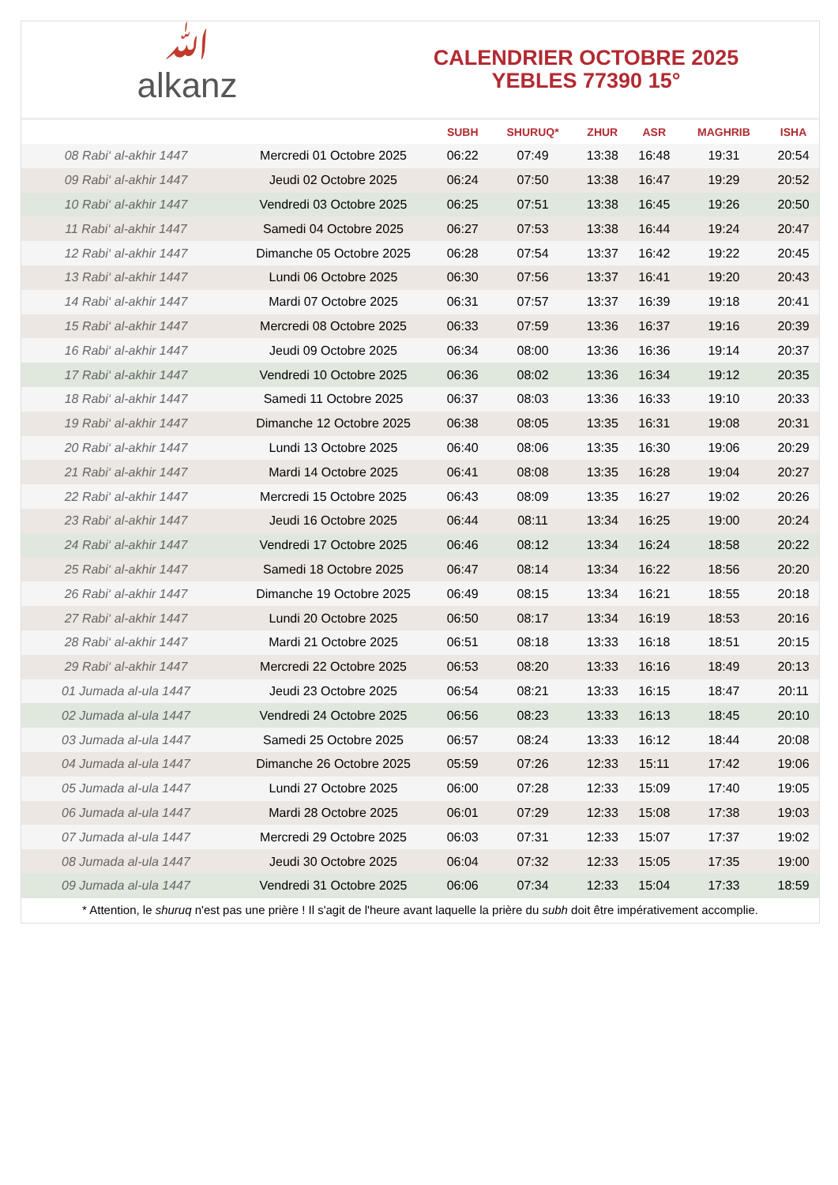ﷲalkanz
CALENDRIER OCTOBRE 2025
YEBLES 77390 15°
| | | SUBH | SHURUQ* | ZHUR | ASR | MAGHRIB | ISHA |
| --- | --- | --- | --- | --- | --- | --- | --- |
| 08 Rabi‘ al-akhir 1447 | Mercredi 01 Octobre 2025 | 06:22 | 07:49 | 13:38 | 16:48 | 19:31 | 20:54 |
| 09 Rabi‘ al-akhir 1447 | Jeudi 02 Octobre 2025 | 06:24 | 07:50 | 13:38 | 16:47 | 19:29 | 20:52 |
| 10 Rabi‘ al-akhir 1447 | Vendredi 03 Octobre 2025 | 06:25 | 07:51 | 13:38 | 16:45 | 19:26 | 20:50 |
| 11 Rabi‘ al-akhir 1447 | Samedi 04 Octobre 2025 | 06:27 | 07:53 | 13:38 | 16:44 | 19:24 | 20:47 |
| 12 Rabi‘ al-akhir 1447 | Dimanche 05 Octobre 2025 | 06:28 | 07:54 | 13:37 | 16:42 | 19:22 | 20:45 |
| 13 Rabi‘ al-akhir 1447 | Lundi 06 Octobre 2025 | 06:30 | 07:56 | 13:37 | 16:41 | 19:20 | 20:43 |
| 14 Rabi‘ al-akhir 1447 | Mardi 07 Octobre 2025 | 06:31 | 07:57 | 13:37 | 16:39 | 19:18 | 20:41 |
| 15 Rabi‘ al-akhir 1447 | Mercredi 08 Octobre 2025 | 06:33 | 07:59 | 13:36 | 16:37 | 19:16 | 20:39 |
| 16 Rabi‘ al-akhir 1447 | Jeudi 09 Octobre 2025 | 06:34 | 08:00 | 13:36 | 16:36 | 19:14 | 20:37 |
| 17 Rabi‘ al-akhir 1447 | Vendredi 10 Octobre 2025 | 06:36 | 08:02 | 13:36 | 16:34 | 19:12 | 20:35 |
| 18 Rabi‘ al-akhir 1447 | Samedi 11 Octobre 2025 | 06:37 | 08:03 | 13:36 | 16:33 | 19:10 | 20:33 |
| 19 Rabi‘ al-akhir 1447 | Dimanche 12 Octobre 2025 | 06:38 | 08:05 | 13:35 | 16:31 | 19:08 | 20:31 |
| 20 Rabi‘ al-akhir 1447 | Lundi 13 Octobre 2025 | 06:40 | 08:06 | 13:35 | 16:30 | 19:06 | 20:29 |
| 21 Rabi‘ al-akhir 1447 | Mardi 14 Octobre 2025 | 06:41 | 08:08 | 13:35 | 16:28 | 19:04 | 20:27 |
| 22 Rabi‘ al-akhir 1447 | Mercredi 15 Octobre 2025 | 06:43 | 08:09 | 13:35 | 16:27 | 19:02 | 20:26 |
| 23 Rabi‘ al-akhir 1447 | Jeudi 16 Octobre 2025 | 06:44 | 08:11 | 13:34 | 16:25 | 19:00 | 20:24 |
| 24 Rabi‘ al-akhir 1447 | Vendredi 17 Octobre 2025 | 06:46 | 08:12 | 13:34 | 16:24 | 18:58 | 20:22 |
| 25 Rabi‘ al-akhir 1447 | Samedi 18 Octobre 2025 | 06:47 | 08:14 | 13:34 | 16:22 | 18:56 | 20:20 |
| 26 Rabi‘ al-akhir 1447 | Dimanche 19 Octobre 2025 | 06:49 | 08:15 | 13:34 | 16:21 | 18:55 | 20:18 |
| 27 Rabi‘ al-akhir 1447 | Lundi 20 Octobre 2025 | 06:50 | 08:17 | 13:34 | 16:19 | 18:53 | 20:16 |
| 28 Rabi‘ al-akhir 1447 | Mardi 21 Octobre 2025 | 06:51 | 08:18 | 13:33 | 16:18 | 18:51 | 20:15 |
| 29 Rabi‘ al-akhir 1447 | Mercredi 22 Octobre 2025 | 06:53 | 08:20 | 13:33 | 16:16 | 18:49 | 20:13 |
| 01 Jumada al-ula 1447 | Jeudi 23 Octobre 2025 | 06:54 | 08:21 | 13:33 | 16:15 | 18:47 | 20:11 |
| 02 Jumada al-ula 1447 | Vendredi 24 Octobre 2025 | 06:56 | 08:23 | 13:33 | 16:13 | 18:45 | 20:10 |
| 03 Jumada al-ula 1447 | Samedi 25 Octobre 2025 | 06:57 | 08:24 | 13:33 | 16:12 | 18:44 | 20:08 |
| 04 Jumada al-ula 1447 | Dimanche 26 Octobre 2025 | 05:59 | 07:26 | 12:33 | 15:11 | 17:42 | 19:06 |
| 05 Jumada al-ula 1447 | Lundi 27 Octobre 2025 | 06:00 | 07:28 | 12:33 | 15:09 | 17:40 | 19:05 |
| 06 Jumada al-ula 1447 | Mardi 28 Octobre 2025 | 06:01 | 07:29 | 12:33 | 15:08 | 17:38 | 19:03 |
| 07 Jumada al-ula 1447 | Mercredi 29 Octobre 2025 | 06:03 | 07:31 | 12:33 | 15:07 | 17:37 | 19:02 |
| 08 Jumada al-ula 1447 | Jeudi 30 Octobre 2025 | 06:04 | 07:32 | 12:33 | 15:05 | 17:35 | 19:00 |
| 09 Jumada al-ula 1447 | Vendredi 31 Octobre 2025 | 06:06 | 07:34 | 12:33 | 15:04 | 17:33 | 18:59 |
* Attention, le shuruq n'est pas une prière ! Il s'agit de l'heure avant laquelle la prière du subh doit être impérativement accomplie.